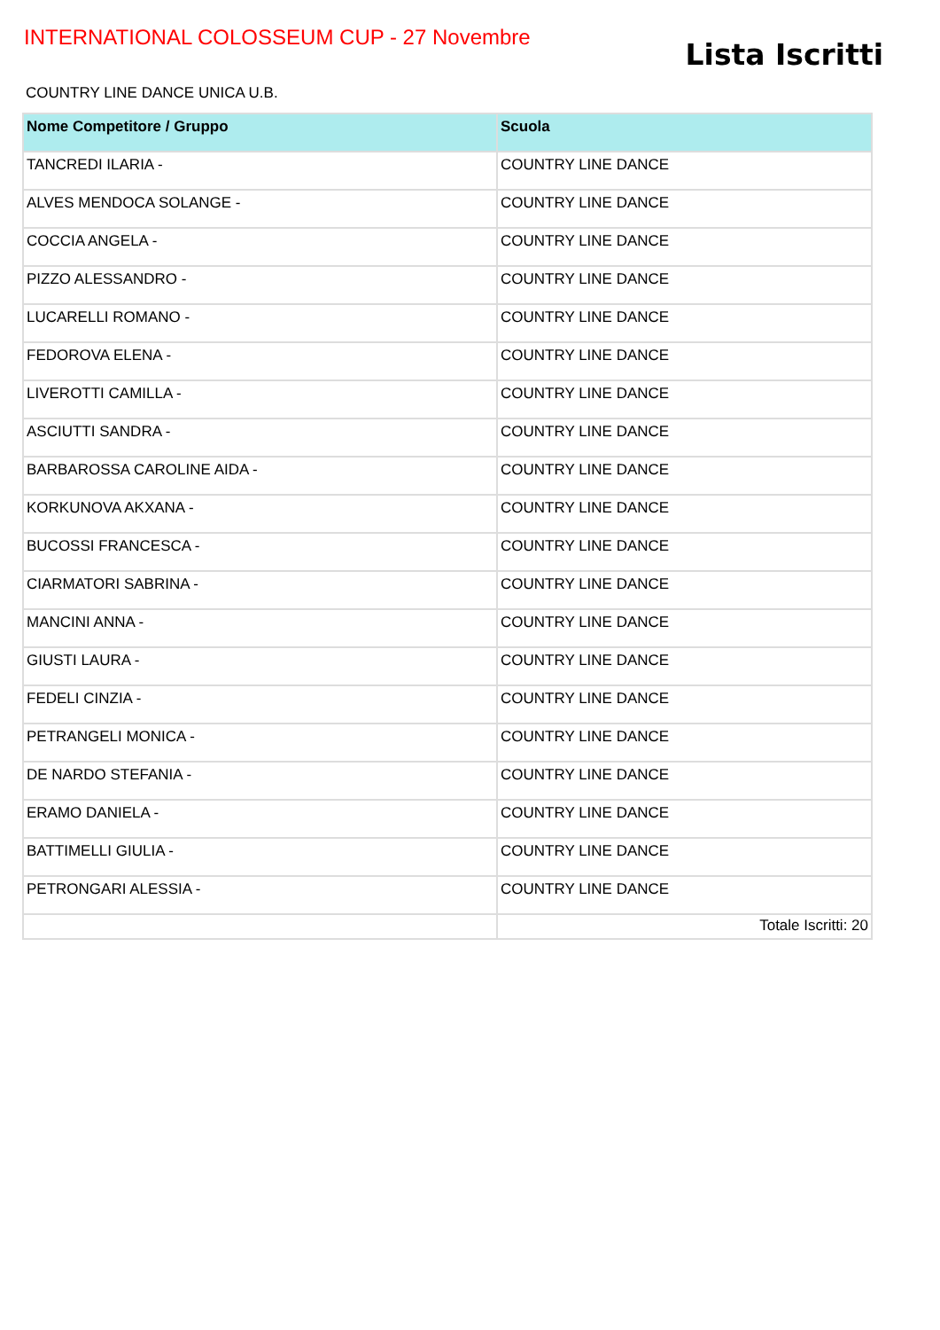INTERNATIONAL COLOSSEUM CUP - 27 Novembre
Lista Iscritti
COUNTRY LINE DANCE UNICA U.B.
| Nome Competitore / Gruppo | Scuola |
| --- | --- |
| TANCREDI ILARIA - | COUNTRY LINE DANCE |
| ALVES MENDOCA SOLANGE - | COUNTRY LINE DANCE |
| COCCIA ANGELA - | COUNTRY LINE DANCE |
| PIZZO ALESSANDRO - | COUNTRY LINE DANCE |
| LUCARELLI ROMANO - | COUNTRY LINE DANCE |
| FEDOROVA ELENA - | COUNTRY LINE DANCE |
| LIVEROTTI CAMILLA - | COUNTRY LINE DANCE |
| ASCIUTTI SANDRA - | COUNTRY LINE DANCE |
| BARBAROSSA CAROLINE AIDA - | COUNTRY LINE DANCE |
| KORKUNOVA AKXANA - | COUNTRY LINE DANCE |
| BUCOSSI FRANCESCA - | COUNTRY LINE DANCE |
| CIARMATORI SABRINA - | COUNTRY LINE DANCE |
| MANCINI ANNA - | COUNTRY LINE DANCE |
| GIUSTI LAURA - | COUNTRY LINE DANCE |
| FEDELI CINZIA - | COUNTRY LINE DANCE |
| PETRANGELI MONICA - | COUNTRY LINE DANCE |
| DE NARDO STEFANIA - | COUNTRY LINE DANCE |
| ERAMO DANIELA - | COUNTRY LINE DANCE |
| BATTIMELLI GIULIA - | COUNTRY LINE DANCE |
| PETRONGARI ALESSIA - | COUNTRY LINE DANCE |
| | Totale Iscritti: 20 |